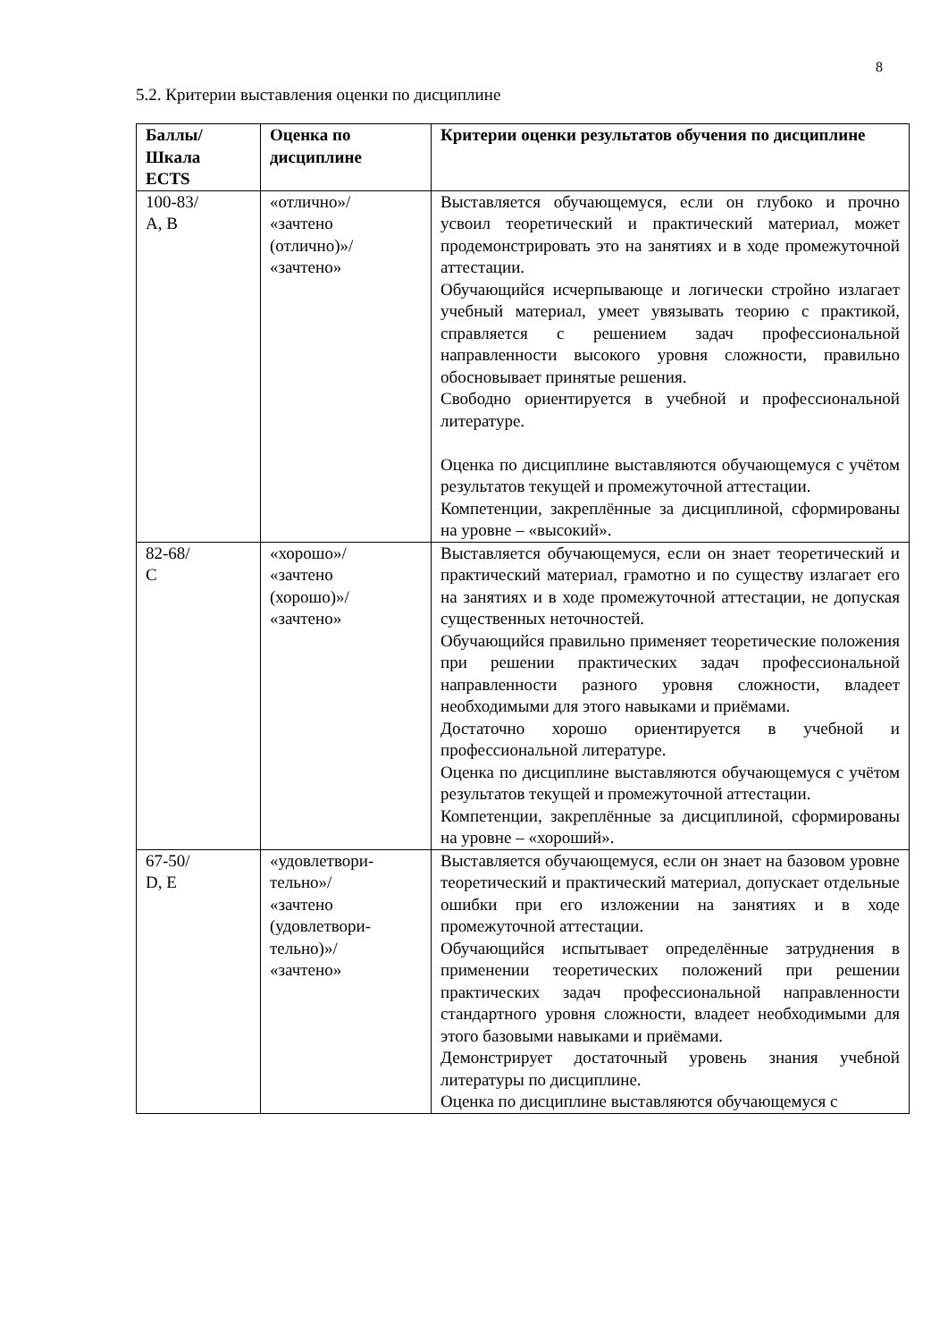8
5.2. Критерии выставления оценки по дисциплине
| Баллы/ Шкала ECTS | Оценка по дисциплине | Критерии оценки результатов обучения по дисциплине |
| --- | --- | --- |
| 100-83/ A, B | «отлично»/ «зачтено (отлично)»/ «зачтено» | Выставляется обучающемуся, если он глубоко и прочно усвоил теоретический и практический материал, может продемонстрировать это на занятиях и в ходе промежуточной аттестации. Обучающийся исчерпывающе и логически стройно излагает учебный материал, умеет увязывать теорию с практикой, справляется с решением задач профессиональной направленности высокого уровня сложности, правильно обосновывает принятые решения. Свободно ориентируется в учебной и профессиональной литературе. Оценка по дисциплине выставляются обучающемуся с учётом результатов текущей и промежуточной аттестации. Компетенции, закреплённые за дисциплиной, сформированы на уровне – «высокий». |
| 82-68/ C | «хорошо»/ «зачтено (хорошо)»/ «зачтено» | Выставляется обучающемуся, если он знает теоретический и практический материал, грамотно и по существу излагает его на занятиях и в ходе промежуточной аттестации, не допуская существенных неточностей. Обучающийся правильно применяет теоретические положения при решении практических задач профессиональной направленности разного уровня сложности, владеет необходимыми для этого навыками и приёмами. Достаточно хорошо ориентируется в учебной и профессиональной литературе. Оценка по дисциплине выставляются обучающемуся с учётом результатов текущей и промежуточной аттестации. Компетенции, закреплённые за дисциплиной, сформированы на уровне – «хороший». |
| 67-50/ D, E | «удовлетвори- тельно»/ «зачтено (удовлетвори- тельно)»/ «зачтено» | Выставляется обучающемуся, если он знает на базовом уровне теоретический и практический материал, допускает отдельные ошибки при его изложении на занятиях и в ходе промежуточной аттестации. Обучающийся испытывает определённые затруднения в применении теоретических положений при решении практических задач профессиональной направленности стандартного уровня сложности, владеет необходимыми для этого базовыми навыками и приёмами. Демонстрирует достаточный уровень знания учебной литературы по дисциплине. Оценка по дисциплине выставляются обучающемуся с |